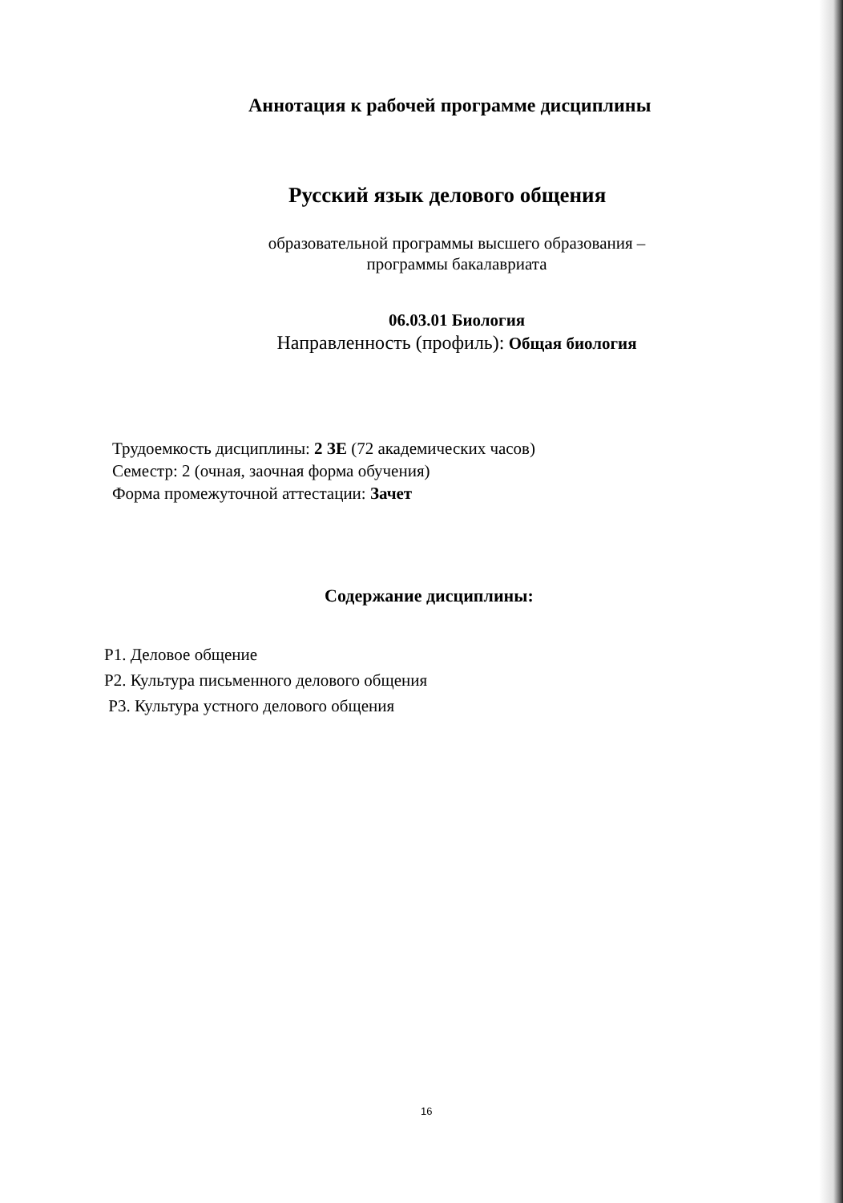Аннотация к рабочей программе дисциплины
Русский язык делового общения
образовательной программы высшего образования –
программы бакалавриата
06.03.01 Биология
Направленность (профиль): Общая биология
Трудоемкость дисциплины: 2 ЗЕ (72 академических часов)
Семестр: 2 (очная, заочная форма обучения)
Форма промежуточной аттестации: Зачет
Содержание дисциплины:
Р1. Деловое общение
Р2. Культура письменного делового общения
Р3. Культура устного делового общения
16